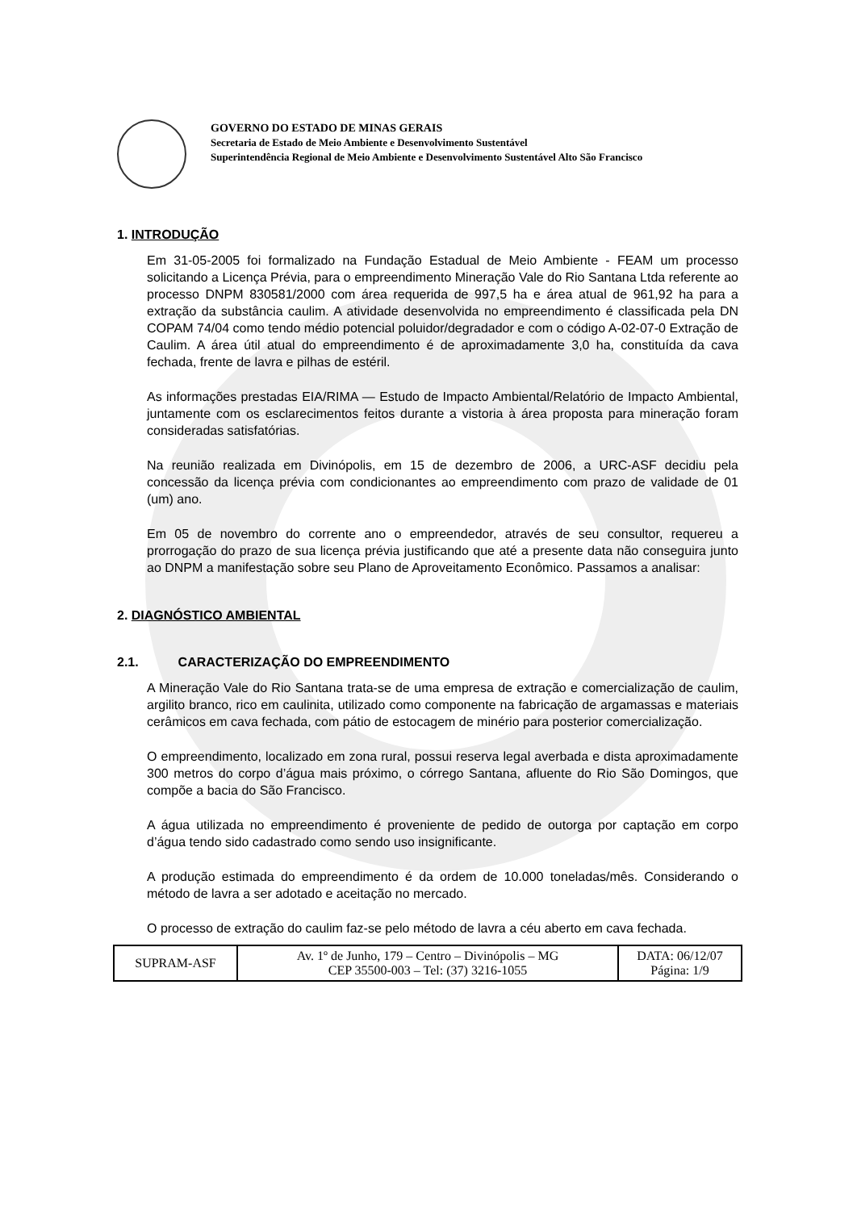GOVERNO DO ESTADO DE MINAS GERAIS
Secretaria de Estado de Meio Ambiente e Desenvolvimento Sustentável
Superintendência Regional de Meio Ambiente e Desenvolvimento Sustentável Alto São Francisco
1. INTRODUÇÃO
Em 31-05-2005 foi formalizado na Fundação Estadual de Meio Ambiente - FEAM um processo solicitando a Licença Prévia, para o empreendimento Mineração Vale do Rio Santana Ltda referente ao processo DNPM 830581/2000 com área requerida de 997,5 ha e área atual de 961,92 ha para a extração da substância caulim. A atividade desenvolvida no empreendimento é classificada pela DN COPAM 74/04 como tendo médio potencial poluidor/degradador e com o código A-02-07-0 Extração de Caulim. A área útil atual do empreendimento é de aproximadamente 3,0 ha, constituída da cava fechada, frente de lavra e pilhas de estéril.
As informações prestadas EIA/RIMA — Estudo de Impacto Ambiental/Relatório de Impacto Ambiental, juntamente com os esclarecimentos feitos durante a vistoria à área proposta para mineração foram consideradas satisfatórias.
Na reunião realizada em Divinópolis, em 15 de dezembro de 2006, a URC-ASF decidiu pela concessão da licença prévia com condicionantes ao empreendimento com prazo de validade de 01 (um) ano.
Em 05 de novembro do corrente ano o empreendedor, através de seu consultor, requereu a prorrogação do prazo de sua licença prévia justificando que até a presente data não conseguira junto ao DNPM a manifestação sobre seu Plano de Aproveitamento Econômico. Passamos a analisar:
2. DIAGNÓSTICO AMBIENTAL
2.1. CARACTERIZAÇÃO DO EMPREENDIMENTO
A Mineração Vale do Rio Santana trata-se de uma empresa de extração e comercialização de caulim, argilito branco, rico em caulinita, utilizado como componente na fabricação de argamassas e materiais cerâmicos em cava fechada, com pátio de estocagem de minério para posterior comercialização.
O empreendimento, localizado em zona rural, possui reserva legal averbada e dista aproximadamente 300 metros do corpo d’água mais próximo, o córrego Santana, afluente do Rio São Domingos, que compõe a bacia do São Francisco.
A água utilizada no empreendimento é proveniente de pedido de outorga por captação em corpo d’água tendo sido cadastrado como sendo uso insignificante.
A produção estimada do empreendimento é da ordem de 10.000 toneladas/mês. Considerando o método de lavra a ser adotado e aceitação no mercado.
O processo de extração do caulim faz-se pelo método de lavra a céu aberto em cava fechada.
| SUPRAM-ASF | Av. 1º de Junho, 179 – Centro – Divinópolis – MG CEP 35500-003 – Tel: (37) 3216-1055 | DATA: 06/12/07 Página: 1/9 |